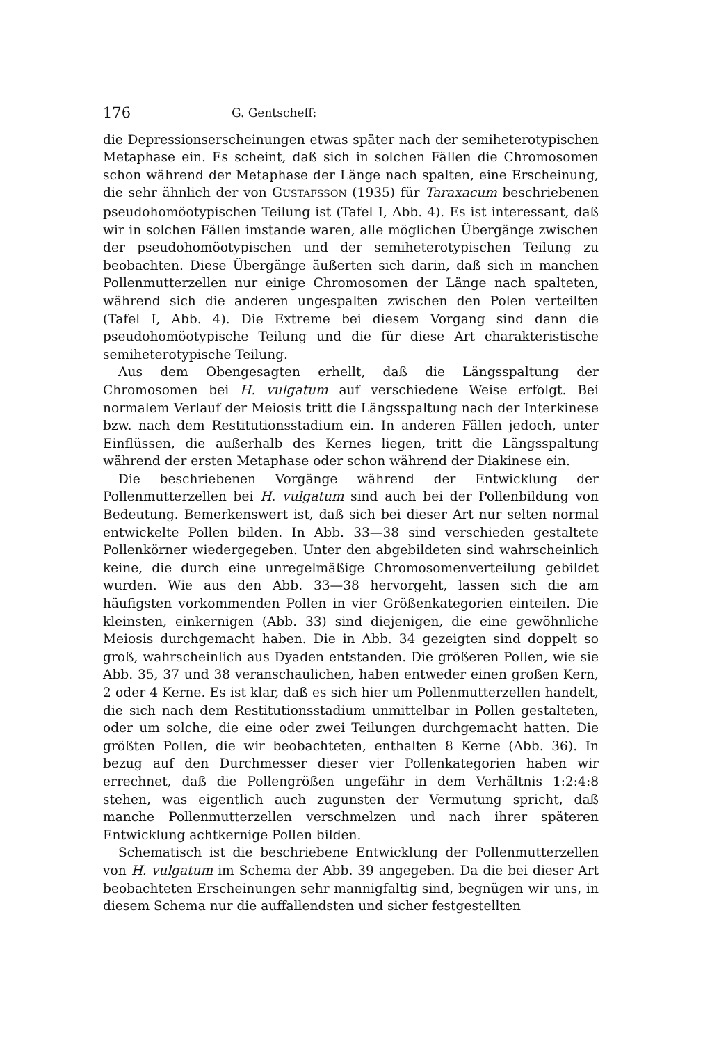176 G. Gentscheff:
die Depressionserscheinungen etwas später nach der semiheterotypischen Metaphase ein. Es scheint, daß sich in solchen Fällen die Chromosomen schon während der Metaphase der Länge nach spalten, eine Erscheinung, die sehr ähnlich der von GUSTAFSSON (1935) für Taraxacum beschriebenen pseudohomöotypischen Teilung ist (Tafel I, Abb. 4). Es ist interessant, daß wir in solchen Fällen imstande waren, alle möglichen Übergänge zwischen der pseudohomöotypischen und der semiheterotypischen Teilung zu beobachten. Diese Übergänge äußerten sich darin, daß sich in manchen Pollenmutterzellen nur einige Chromosomen der Länge nach spalteten, während sich die anderen ungespalten zwischen den Polen verteilten (Tafel I, Abb. 4). Die Extreme bei diesem Vorgang sind dann die pseudohomöotypische Teilung und die für diese Art charakteristische semiheterotypische Teilung.
Aus dem Obengesagten erhellt, daß die Längsspaltung der Chromosomen bei H. vulgatum auf verschiedene Weise erfolgt. Bei normalem Verlauf der Meiosis tritt die Längsspaltung nach der Interkinese bzw. nach dem Restitutionsstadium ein. In anderen Fällen jedoch, unter Einflüssen, die außerhalb des Kernes liegen, tritt die Längsspaltung während der ersten Metaphase oder schon während der Diakinese ein.
Die beschriebenen Vorgänge während der Entwicklung der Pollenmutterzellen bei H. vulgatum sind auch bei der Pollenbildung von Bedeutung. Bemerkenswert ist, daß sich bei dieser Art nur selten normal entwickelte Pollen bilden. In Abb. 33—38 sind verschieden gestaltete Pollenkörner wiedergegeben. Unter den abgebildeten sind wahrscheinlich keine, die durch eine unregelmäßige Chromosomenverteilung gebildet wurden. Wie aus den Abb. 33—38 hervorgeht, lassen sich die am häufigsten vorkommenden Pollen in vier Größenkategorien einteilen. Die kleinsten, einkernigen (Abb. 33) sind diejenigen, die eine gewöhnliche Meiosis durchgemacht haben. Die in Abb. 34 gezeigten sind doppelt so groß, wahrscheinlich aus Dyaden entstanden. Die größeren Pollen, wie sie Abb. 35, 37 und 38 veranschaulichen, haben entweder einen großen Kern, 2 oder 4 Kerne. Es ist klar, daß es sich hier um Pollenmutterzellen handelt, die sich nach dem Restitutionsstadium unmittelbar in Pollen gestalteten, oder um solche, die eine oder zwei Teilungen durchgemacht hatten. Die größten Pollen, die wir beobachteten, enthalten 8 Kerne (Abb. 36). In bezug auf den Durchmesser dieser vier Pollenkategorien haben wir errechnet, daß die Pollengrößen ungefähr in dem Verhältnis 1:2:4:8 stehen, was eigentlich auch zugunsten der Vermutung spricht, daß manche Pollenmutterzellen verschmelzen und nach ihrer späteren Entwicklung achtkernige Pollen bilden.
Schematisch ist die beschriebene Entwicklung der Pollenmutterzellen von H. vulgatum im Schema der Abb. 39 angegeben. Da die bei dieser Art beobachteten Erscheinungen sehr mannigfaltig sind, begnügen wir uns, in diesem Schema nur die auffallendsten und sicher festgestellten